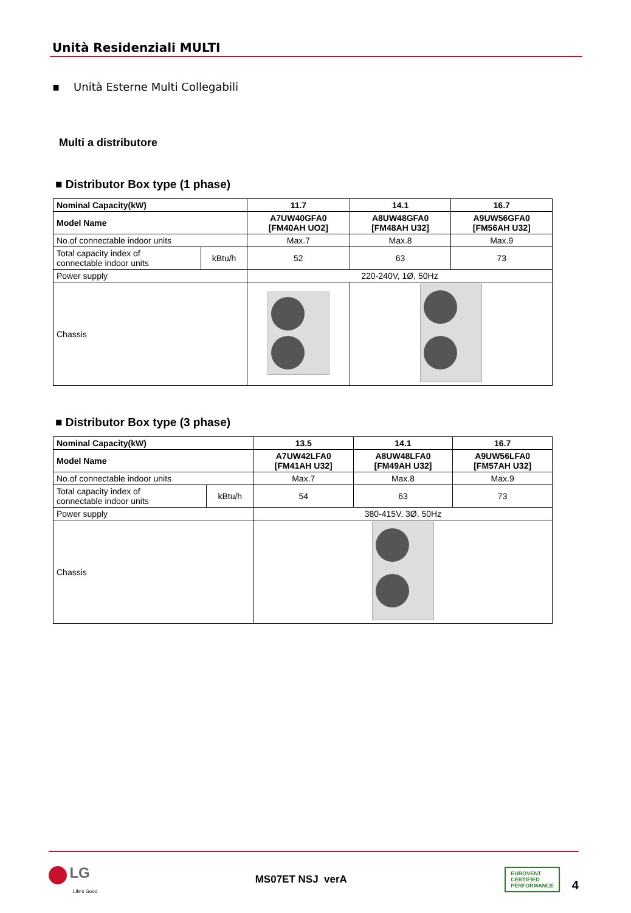Unità Residenziali MULTI
▪ Unità Esterne Multi Collegabili
Multi a distributore
■ Distributor Box type (1 phase)
| Nominal Capacity(kW) | | 11.7 | 14.1 | 16.7 |
| Model Name | | A7UW40GFA0 [FM40AH UO2] | A8UW48GFA0 [FM48AH U32] | A9UW56GFA0 [FM56AH U32] |
| No.of connectable indoor units | | Max.7 | Max.8 | Max.9 |
| Total capacity index of connectable indoor units | kBtu/h | 52 | 63 | 73 |
| Power supply | | 220-240V, 1Ø, 50Hz | | |
| Chassis | | | | |
■ Distributor Box type (3 phase)
| Nominal Capacity(kW) | | 13.5 | 14.1 | 16.7 |
| Model Name | | A7UW42LFA0 [FM41AH U32] | A8UW48LFA0 [FM49AH U32] | A9UW56LFA0 [FM57AH U32] |
| No.of connectable indoor units | | Max.7 | Max.8 | Max.9 |
| Total capacity index of connectable indoor units | kBtu/h | 54 | 63 | 73 |
| Power supply | | 380-415V, 3Ø, 50Hz | | |
| Chassis | | | | |
LG
Life's Good
MS07ET NSJ verA
EUROVENT
CERTIFIED
PERFORMANCE
4